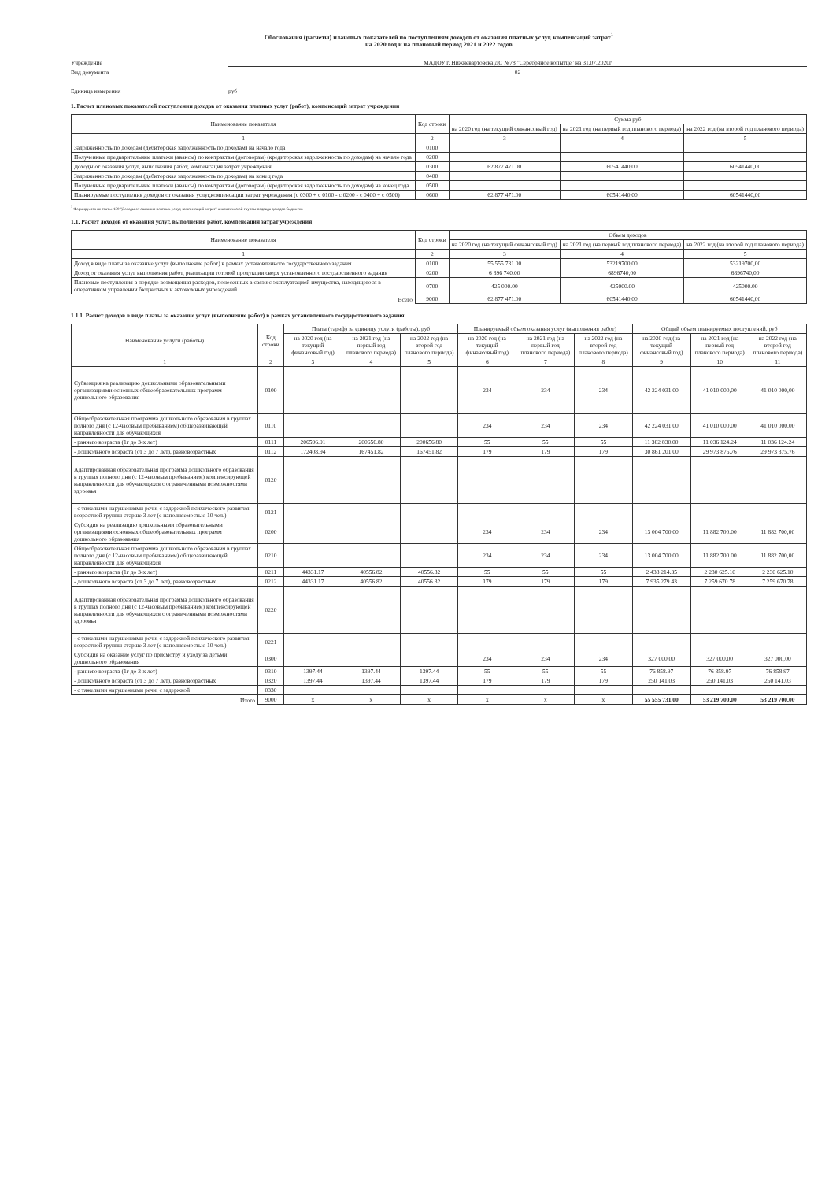Обоснования (расчеты) плановых показателей по поступлениям доходов от оказания платных услуг, компенсаций затрат<sup>1</sup>
на 2020 год и на плановый период 2021 и 2022 годов
Учреждение МАДОУ г. Нижневартовска ДС №78 "Серебряное копытце" на 31.07.2020г
Вид документа 02
Единица измерения руб
1. Расчет плановых показателей поступлении доходов от оказания платных услуг (работ), компенсаций затрат учреждении
| Наименование показателя | Код строки | Сумма руб | | |
| --- | --- | --- | --- | --- |
| | | на 2020 год (на текущий финансовый год) | на 2021 год (на первый год планового периода) | на 2022 год (на второй год планового периода) |
| 1 | 2 | 3 | 4 | 5 |
| Задолженность по доходам (дебиторская задолженность по доходам) на начало года | 0100 | | | |
| Полученные предварительные платежи (авансы) по контрактам (договорам) (кредиторская задолженность по доходам) на начало года | 0200 | | | |
| Доходы от оказания услуг, выполнения работ, компенсация затрат учреждения | 0300 | 62 877 471.00 | 60541440,00 | 60541440,00 |
| Задолженность по доходам (дебиторская задолженность по доходам) на конец года | 0400 | | | |
| Полученные предварительные платежи (авансы) по контрактам (договорам) (кредиторская задолженность по доходам) на конец года | 0500 | | | |
| Планируемые поступления доходов от оказания услуг,компенсации затрат учреждения (с 0300 + с 0100 - с 0200 - с 0400 + с 0500) | 0600 | 62 877 471.00 | 60541440,00 | 60541440,00 |
<sup>1</sup> Формируется по статье 130 "Доходы от оказания платных услуг, компенсаций затрат" аналитической группы подвида доходов бюджетов
1.1. Расчет доходов от оказания услуг, выполнения работ, компенсация затрат учреждения
| Наименование показателя | Код строки | Объем доходов | | |
| --- | --- | --- | --- | --- |
| | | на 2020 год (на текущий финансовый год) | на 2021 год (на первый год планового периода) | на 2022 год (на второй год планового периода) |
| 1 | 2 | 3 | 4 | 5 |
| Доход в виде платы за оказание услуг (выполнение работ) в рамках установленного государственного задания | 0100 | 55 555 731.00 | 53219700,00 | 53219700,00 |
| Доход от оказания услуг выполнения работ, реализации готовой продукции сверх установленного государственного задания | 0200 | 6 896 740.00 | 6896740,00 | 6896740,00 |
| Плановые поступления в порядке возмещения расходов, понесенных в связи с эксплуатацией имущества, находящегося в оперативном управлении бюджетных и автономных учреждений | 0700 | 425 000.00 | 425000.00 | 425000.00 |
| Всего | 9000 | 62 877 471.00 | 60541440,00 | 60541440,00 |
1.1.1. Расчет доходов в виде платы за оказание услуг (выполнение работ) в рамках установленного государственного задания
| Наименование услуги (работы) | Код строки | Плата (тариф) за единицу услуги (работы), руб | | | Планируемый объем оказания услуг (выполнения работ) | | | Общий объем планируемых поступлений, руб | | |
| --- | --- | --- | --- | --- | --- | --- | --- | --- | --- | --- |
| | | на 2020 год (на текущий финансовый год) | на 2021 год (на первый год планового периода) | на 2022 год (на второй год планового периода) | на 2020 год (на текущий финансовый год) | на 2021 год (на первый год планового периода) | на 2022 год (на второй год планового периода) | на 2020 год (на текущий финансовый год) | на 2021 год (на первый год планового периода) | на 2022 год (на второй год планового периода) |
| 1 | 2 | 3 | 4 | 5 | 6 | 7 | 8 | 9 | 10 | 11 |
| Субвенция на реализацию дошкольными образовательными организациями основных общеобразовательных программ дошкольного образования | 0100 | | | | 234 | 234 | 234 | 42 224 031.00 | 41 010 000,00 | 41 010 000,00 |
| Общеобразовательная программа дошкольного образования в группах полного дня (с 12-часовым пребыванием) общеразвивающей направленности для обучающихся | 0110 | | | | 234 | 234 | 234 | 42 224 031.00 | 41 010 000.00 | 41 010 000.00 |
| - раннего возраста (1г до 3-х лет) | 0111 | 206596.91 | 200656.80 | 200656.80 | 55 | 55 | 55 | 11 362 830.00 | 11 036 124.24 | 11 036 124.24 |
| - дошкольного возраста (от 3 до 7 лет), разновозрастных | 0112 | 172408.94 | 167451.82 | 167451.82 | 179 | 179 | 179 | 30 861 201.00 | 29 973 875.76 | 29 973 875.76 |
| Адаптированная образовательная программа дошкольного образования в группах полного дня (с 12-часовым пребыванием) компенсирующей направленности для обучающихся с ограниченными возможностями здоровья | 0120 | | | | | | | | | |
| - с тяжелыми нарушениями речи, с задержкой психического развития возрастной группы старше 3 лет (с наполняемостью 10 чел.) | 0121 | | | | | | | | | |
| Субсидия на реализацию дошкольными образовательными организациями основных общеобразовательных программ дошкольного образования | 0200 | | | | 234 | 234 | 234 | 13 004 700.00 | 11 882 700.00 | 11 882 700,00 |
| Общеобразовательная программа дошкольного образования в группах полного дня (с 12-часовым пребыванием) общеразвивающей направленности для обучающихся | 0210 | | | | 234 | 234 | 234 | 13 004 700.00 | 11 882 700.00 | 11 882 700,00 |
| - раннего возраста (1г до 3-х лет) | 0211 | 44331.17 | 40556.82 | 40556.82 | 55 | 55 | 55 | 2 438 214.35 | 2 230 625.10 | 2 230 625.10 |
| - дошкольного возраста (от 3 до 7 лет), разновозрастных | 0212 | 44331.17 | 40556.82 | 40556.82 | 179 | 179 | 179 | 7 935 279.43 | 7 259 670.78 | 7 259 670.78 |
| Адаптированная образовательная программа дошкольного образования в группах полного дня (с 12-часовым пребыванием) компенсирующей направленности для обучающихся с ограниченными возможностями здоровья | 0220 | | | | | | | | | |
| - с тяжелыми нарушениями речи, с задержкой психического развития возрастной группы старше 3 лет (с наполняемостью 10 чел.) | 0221 | | | | | | | | | |
| Субсидия на оказание услуг по присмотру и уходу за детьми дошкольного образования | 0300 | | | | 234 | 234 | 234 | 327 000.00 | 327 000.00 | 327 000,00 |
| - раннего возраста (1г до 3-х лет) | 0310 | 1397.44 | 1397.44 | 1397.44 | 55 | 55 | 55 | 76 858.97 | 76 858.97 | 76 858.97 |
| - дошкольного возраста (от 3 до 7 лет), разновозрастных | 0320 | 1397.44 | 1397.44 | 1397.44 | 179 | 179 | 179 | 250 141.03 | 250 141.03 | 250 141.03 |
| - с тяжелыми нарушениями речи, с задержкой | 0330 | | | | | | | | | |
| Итого | 9000 | x | x | x | x | x | x | 55 555 731.00 | 53 219 700.00 | 53 219 700.00 |